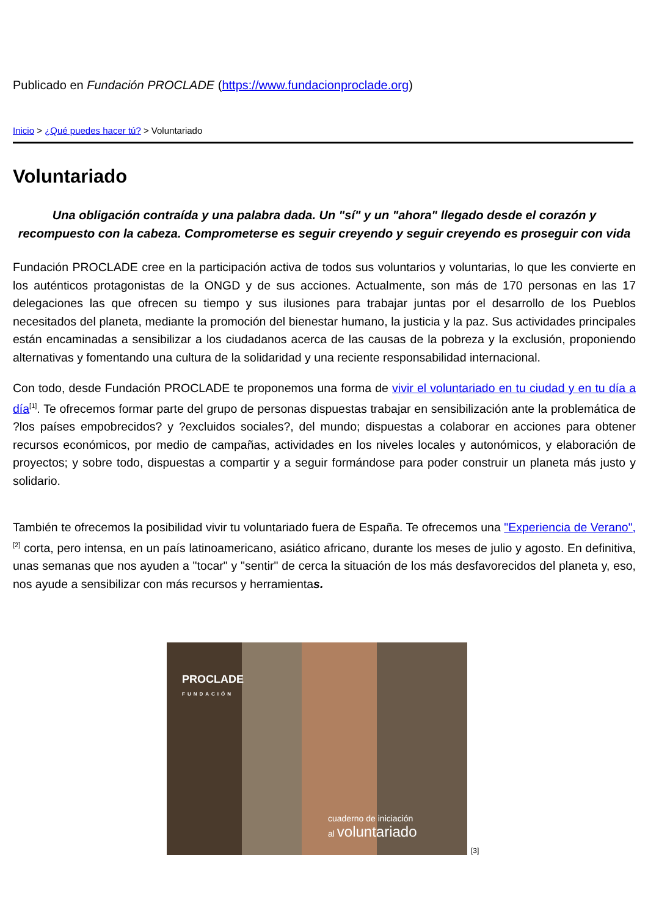Publicado en Fundación PROCLADE (https://www.fundacionproclade.org)
Inicio > ¿Qué puedes hacer tú? > Voluntariado
Voluntariado
Una obligación contraída y una palabra dada. Un "sí" y un "ahora" llegado desde el corazón y recompuesto con la cabeza. Comprometerse es seguir creyendo y seguir creyendo es proseguir con vida
Fundación PROCLADE cree en la participación activa de todos sus voluntarios y voluntarias, lo que les convierte en los auténticos protagonistas de la ONGD y de sus acciones. Actualmente, son más de 170 personas en las 17 delegaciones las que ofrecen su tiempo y sus ilusiones para trabajar juntas por el desarrollo de los Pueblos necesitados del planeta, mediante la promoción del bienestar humano, la justicia y la paz. Sus actividades principales están encaminadas a sensibilizar a los ciudadanos acerca de las causas de la pobreza y la exclusión, proponiendo alternativas y fomentando una cultura de la solidaridad y una reciente responsabilidad internacional.
Con todo, desde Fundación PROCLADE te proponemos una forma de vivir el voluntariado en tu ciudad y en tu día a día<sup>[1]</sup>. Te ofrecemos formar parte del grupo de personas dispuestas trabajar en sensibilización ante la problemática de ?los países empobrecidos? y ?excluidos sociales?, del mundo; dispuestas a colaborar en acciones para obtener recursos económicos, por medio de campañas, actividades en los niveles locales y autonómicos, y elaboración de proyectos; y sobre todo, dispuestas a compartir y a seguir formándose para poder construir un planeta más justo y solidario.
También te ofrecemos la posibilidad vivir tu voluntariado fuera de España. Te ofrecemos una "Experiencia de Verano", <sup>[2]</sup> corta, pero intensa, en un país latinoamericano, asiático africano, durante los meses de julio y agosto. En definitiva, unas semanas que nos ayuden a "tocar" y "sentir" de cerca la situación de los más desfavorecidos del planeta y, eso, nos ayude a sensibilizar con más recursos y herramientas.
PROCLADE
FUNDACIÓN
cuaderno de iniciación
al voluntariado
[3]